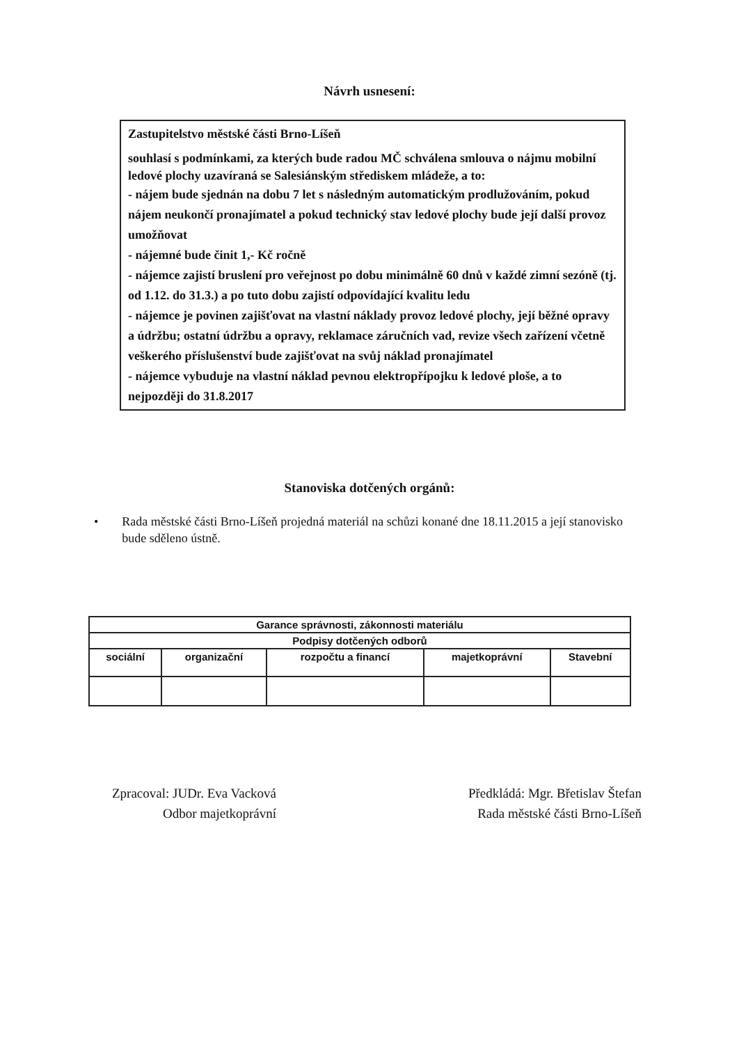Návrh usnesení:
Zastupitelstvo městské části Brno-Líšeň
souhlasí s podmínkami, za kterých bude radou MČ schválena smlouva o nájmu mobilní ledové plochy uzavíraná se Salesiánským střediskem mládeže, a to:
- nájem bude sjednán na dobu 7 let s následným automatickým prodlužováním, pokud nájem neukončí pronajímatel a pokud technický stav ledové plochy bude její další provoz umožňovat
- nájemné bude činit 1,- Kč ročně
- nájemce zajistí bruslení pro veřejnost po dobu minimálně 60 dnů v každé zimní sezóně (tj. od 1.12. do 31.3.) a po tuto dobu zajistí odpovídající kvalitu ledu
- nájemce je povinen zajišťovat na vlastní náklady provoz ledové plochy, její běžné opravy a údržbu; ostatní údržbu a opravy, reklamace záručních vad, revize všech zařízení včetně veškerého příslušenství bude zajišťovat na svůj náklad pronajímatel
- nájemce vybuduje na vlastní náklad pevnou elektropřípojku k ledové ploše, a to nejpozději do 31.8.2017
Stanoviska dotčených orgánů:
• Rada městské části Brno-Líšeň projedná materiál na schůzi konané dne 18.11.2015 a její stanovisko bude sděleno ústně.
| Garance správnosti, zákonnosti materiálu | | | | |
| --- | --- | --- | --- | --- |
| Podpisy dotčených odborů | | | | |
| sociální | organizační | rozpočtu a financí | majetkoprávní | Stavební |
Zpracoval: JUDr. Eva Vacková
Odbor majetkoprávní
Předkládá: Mgr. Břetislav Štefan
Rada městské části Brno-Líšeň